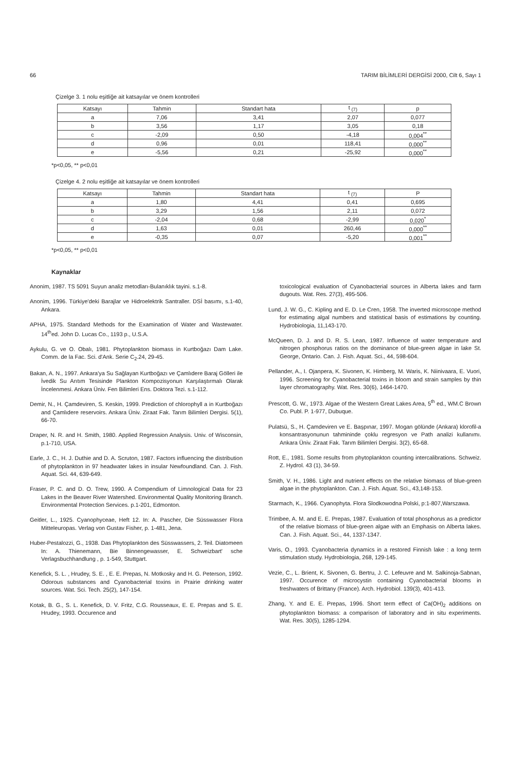66 TARIM BİLİMLERİ DERGİSİ 2000, Cilt 6, Sayı 1
Çizelge 3. 1 nolu eşitliğe ait katsayılar ve önem kontrolleri
| Katsayı | Tahmin | Standart hata | t <sub>(7)</sub> | p |
| --- | --- | --- | --- | --- |
| a | 7,06 | 3,41 | 2,07 | 0,077 |
| b | 3,56 | 1,17 | 3,05 | 0,18 |
| c | -2,09 | 0,50 | -4,18 | 0,004<sup>**</sup> |
| d | 0,96 | 0,01 | 118,41 | 0,000<sup>**</sup> |
| e | -5,56 | 0,21 | -25,92 | 0,000<sup>**</sup> |
*p<0,05, ** p<0,01
Çizelge 4. 2 nolu eşitliğe ait katsayılar ve önem kontrolleri
| Katsayı | Tahmin | Standart hata | t <sub>(7)</sub> | P |
| --- | --- | --- | --- | --- |
| a | 1,80 | 4,41 | 0,41 | 0,695 |
| b | 3,29 | 1,56 | 2,11 | 0,072 |
| c | -2,04 | 0,68 | -2,99 | 0,020<sup>*</sup> |
| d | 1,63 | 0,01 | 260,46 | 0,000<sup>**</sup> |
| e | -0,35 | 0,07 | -5,20 | 0,001<sup>**</sup> |
*p<0,05, ** p<0,01
Kaynaklar
Anonim, 1987. TS 5091 Suyun analiz metodları-Bulanıklık tayini. s.1-8.
Anonim, 1996. Türkiye'deki Barajlar ve Hidroelektrik Santraller. DSİ basımı, s.1-40, Ankara.
APHA, 1975. Standard Methods for the Examination of Water and Wastewater. 14<sup>th</sup>ed. John D. Lucas Co., 1193 p., U.S.A.
Aykulu, G. ve O. Obalı, 1981. Phytoplankton biomass in Kurtboğazı Dam Lake. Comm. de la Fac. Sci. d'Ank. Serie C<sub>2</sub>.24, 29-45.
Bakan, A. N., 1997. Ankara'ya Su Sağlayan Kurtboğazı ve Çamlıdere Baraj Gölleri ile İvedik Su Arıtım Tesisinde Plankton Kompozisyonun Karşılaştırmalı Olarak İncelenmesi. Ankara Üniv. Fen Bilimleri Ens. Doktora Tezi. s.1-112.
Demir, N., H. Çamdeviren, S. Keskin, 1999. Prediction of chlorophyll a in Kurtboğazı and Çamlıdere reservoirs. Ankara Üniv. Ziraat Fak. Tarım Bilimleri Dergisi. 5(1), 66-70.
Draper, N. R. and H. Smith, 1980. Applied Regression Analysis. Univ. of Wisconsin, p.1-710, USA.
Earle, J. C., H. J. Duthie and D. A. Scruton, 1987. Factors influencing the distribution of phytoplankton in 97 headwater lakes in insular Newfoundland. Can. J. Fish. Aquat. Sci. 44, 639-649.
Fraser, P. C. and D. O. Trew, 1990. A Compendium of Limnological Data for 23 Lakes in the Beaver River Watershed. Environmental Quality Monitoring Branch. Environmental Protection Services. p.1-201, Edmonton.
Geitler, L., 1925. Cyanophyceae, Heft 12. In: A. Pascher, Die Süsswasser Flora Mitteleuropas. Verlag von Gustav Fisher, p. 1-481, Jena.
Huber-Pestalozzi, G., 1938. Das Phytoplankton des Süsswassers, 2. Teil. Diatomeen In: A. Thienemann, Bie Binnengewasser, E. Schweizbart' sche Verlagsbuchhandlung , p. 1-549, Stuttgart.
Kenefick, S. L. , Hrudey, S. E. , E. E. Prepas, N. Motkosky and H. G. Peterson, 1992. Odorous substances and Cyanobacterial toxins in Prairie drinking water sources. Wat. Sci. Tech. 25(2), 147-154.
Kotak, B. G., S. L. Kenefick, D. V. Fritz, C.G. Rousseaux, E. E. Prepas and S. E. Hrudey, 1993. Occurence and
toxicological evaluation of Cyanobacterial sources in Alberta lakes and farm dugouts. Wat. Res. 27(3), 495-506.
Lund, J. W. G., C. Kipling and E. D. Le Cren, 1958. The inverted microscope method for estimating algal numbers and statistical basis of estimations by counting. Hydrobiologia, 11,143-170.
McQueen, D. J. and D. R. S. Lean, 1987. Influence of water temperature and nitrogen phosphorus ratios on the dominance of blue-green algae in lake St. George, Ontario. Can. J. Fish. Aquat. Sci., 44, 598-604.
Pellander, A., I. Ojanpera, K. Sivonen, K. Himberg, M. Waris, K. Niinivaara, E. Vuori, 1996. Screening for Cyanobacterial toxins in bloom and strain samples by thin layer chromatography. Wat. Res. 30(6), 1464-1470.
Prescott, G. W., 1973. Algae of the Western Great Lakes Area, 5<sup>th</sup> ed., WM.C Brown Co. Publ. P. 1-977, Dubuque.
Pulatsü, S., H. Çamdeviren ve E. Başpınar, 1997. Mogan gölünde (Ankara) klorofil-a konsantrasyonunun tahmininde çoklu regresyon ve Path analizi kullanımı. Ankara Üniv. Ziraat Fak. Tarım Bilimleri Dergisi. 3(2), 65-68.
Rott, E., 1981. Some results from phytoplankton counting intercalibrations. Schweiz. Z. Hydrol. 43 (1), 34-59.
Smith, V. H., 1986. Light and nutrient effects on the relative biomass of blue-green algae in the phytoplankton. Can. J. Fish. Aquat. Sci., 43,148-153.
Starmach, K., 1966. Cyanophyta. Flora Slodkowodna Polski, p:1-807,Warszawa.
Trimbee, A. M. and E. E. Prepas, 1987. Evaluation of total phosphorus as a predictor of the relative biomass of blue-green algae with an Emphasis on Alberta lakes. Can. J. Fish. Aquat. Sci., 44, 1337-1347.
Varis, O., 1993. Cyanobacteria dynamics in a restored Finnish lake : a long term stimulation study. Hydrobiologia, 268, 129-145.
Vezie, C., L. Brient, K. Sivonen, G. Bertru, J. C. Lefeuvre and M. Salkinoja-Sabnan, 1997. Occurence of microcystin containing Cyanobacterial blooms in freshwaters of Brittany (France). Arch. Hydrobiol. 139(3), 401-413.
Zhang, Y. and E. E. Prepas, 1996. Short term effect of Ca(OH)<sub>2</sub> additions on phytoplankton biomass: a comparison of laboratory and in situ experiments. Wat. Res. 30(5), 1285-1294.